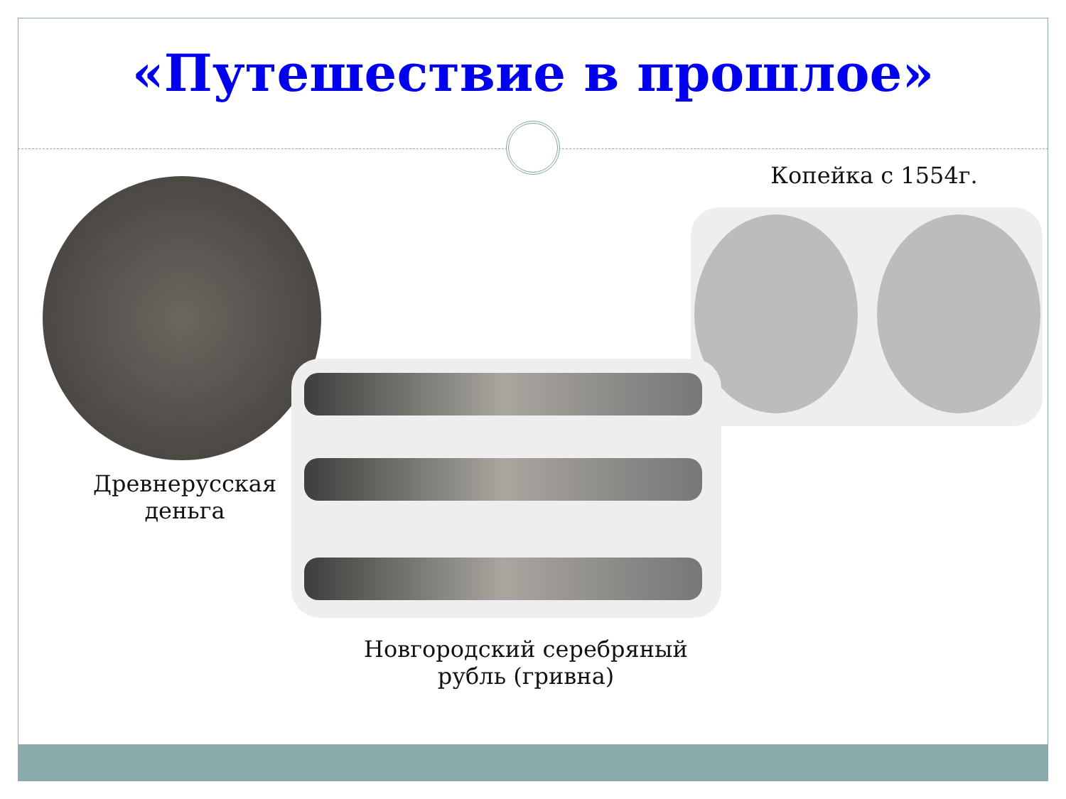«Путешествие в прошлое»
Копейка с 1554г.
Древнерусская
деньга
Новгородский серебряный
рубль (гривна)